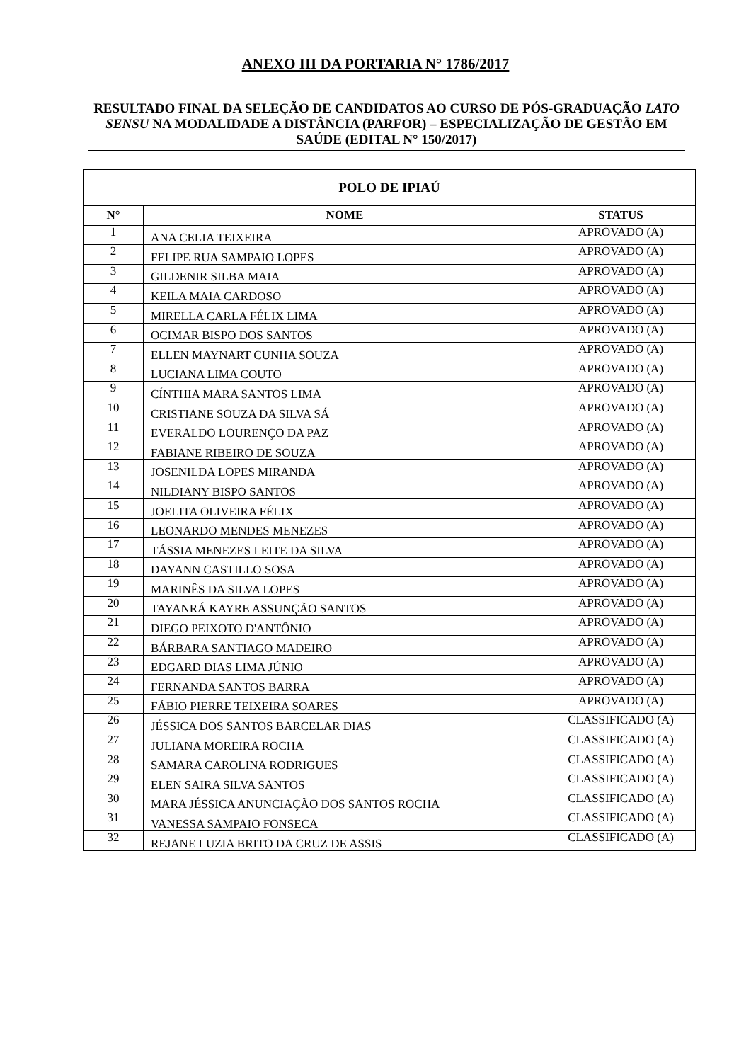ANEXO III DA PORTARIA N° 1786/2017
RESULTADO FINAL DA SELEÇÃO DE CANDIDATOS AO CURSO DE PÓS-GRADUAÇÃO LATO SENSU NA MODALIDADE A DISTÂNCIA (PARFOR) – ESPECIALIZAÇÃO DE GESTÃO EM SAÚDE (EDITAL N° 150/2017)
| POLO DE IPIAÚ | | |
| --- | --- | --- |
| N° | NOME | STATUS |
| 1 | ANA CELIA TEIXEIRA | APROVADO (A) |
| 2 | FELIPE RUA SAMPAIO LOPES | APROVADO (A) |
| 3 | GILDENIR SILBA MAIA | APROVADO (A) |
| 4 | KEILA MAIA CARDOSO | APROVADO (A) |
| 5 | MIRELLA CARLA FÉLIX LIMA | APROVADO (A) |
| 6 | OCIMAR BISPO DOS SANTOS | APROVADO (A) |
| 7 | ELLEN MAYNART CUNHA SOUZA | APROVADO (A) |
| 8 | LUCIANA LIMA COUTO | APROVADO (A) |
| 9 | CÍNTHIA MARA SANTOS LIMA | APROVADO (A) |
| 10 | CRISTIANE SOUZA DA SILVA SÁ | APROVADO (A) |
| 11 | EVERALDO LOURENÇO DA PAZ | APROVADO (A) |
| 12 | FABIANE RIBEIRO DE SOUZA | APROVADO (A) |
| 13 | JOSENILDA LOPES MIRANDA | APROVADO (A) |
| 14 | NILDIANY BISPO SANTOS | APROVADO (A) |
| 15 | JOELITA OLIVEIRA FÉLIX | APROVADO (A) |
| 16 | LEONARDO MENDES MENEZES | APROVADO (A) |
| 17 | TÁSSIA MENEZES LEITE DA SILVA | APROVADO (A) |
| 18 | DAYANN CASTILLO SOSA | APROVADO (A) |
| 19 | MARINÊS DA SILVA LOPES | APROVADO (A) |
| 20 | TAYANRÁ KAYRE ASSUNÇÃO SANTOS | APROVADO (A) |
| 21 | DIEGO PEIXOTO D'ANTÔNIO | APROVADO (A) |
| 22 | BÁRBARA SANTIAGO MADEIRO | APROVADO (A) |
| 23 | EDGARD DIAS LIMA JÚNIO | APROVADO (A) |
| 24 | FERNANDA SANTOS BARRA | APROVADO (A) |
| 25 | FÁBIO PIERRE TEIXEIRA SOARES | APROVADO (A) |
| 26 | JÉSSICA DOS SANTOS BARCELAR DIAS | CLASSIFICADO (A) |
| 27 | JULIANA MOREIRA ROCHA | CLASSIFICADO (A) |
| 28 | SAMARA CAROLINA RODRIGUES | CLASSIFICADO (A) |
| 29 | ELEN SAIRA SILVA SANTOS | CLASSIFICADO (A) |
| 30 | MARA JÉSSICA ANUNCIAÇÃO DOS SANTOS ROCHA | CLASSIFICADO (A) |
| 31 | VANESSA SAMPAIO FONSECA | CLASSIFICADO (A) |
| 32 | REJANE LUZIA BRITO DA CRUZ DE ASSIS | CLASSIFICADO (A) |